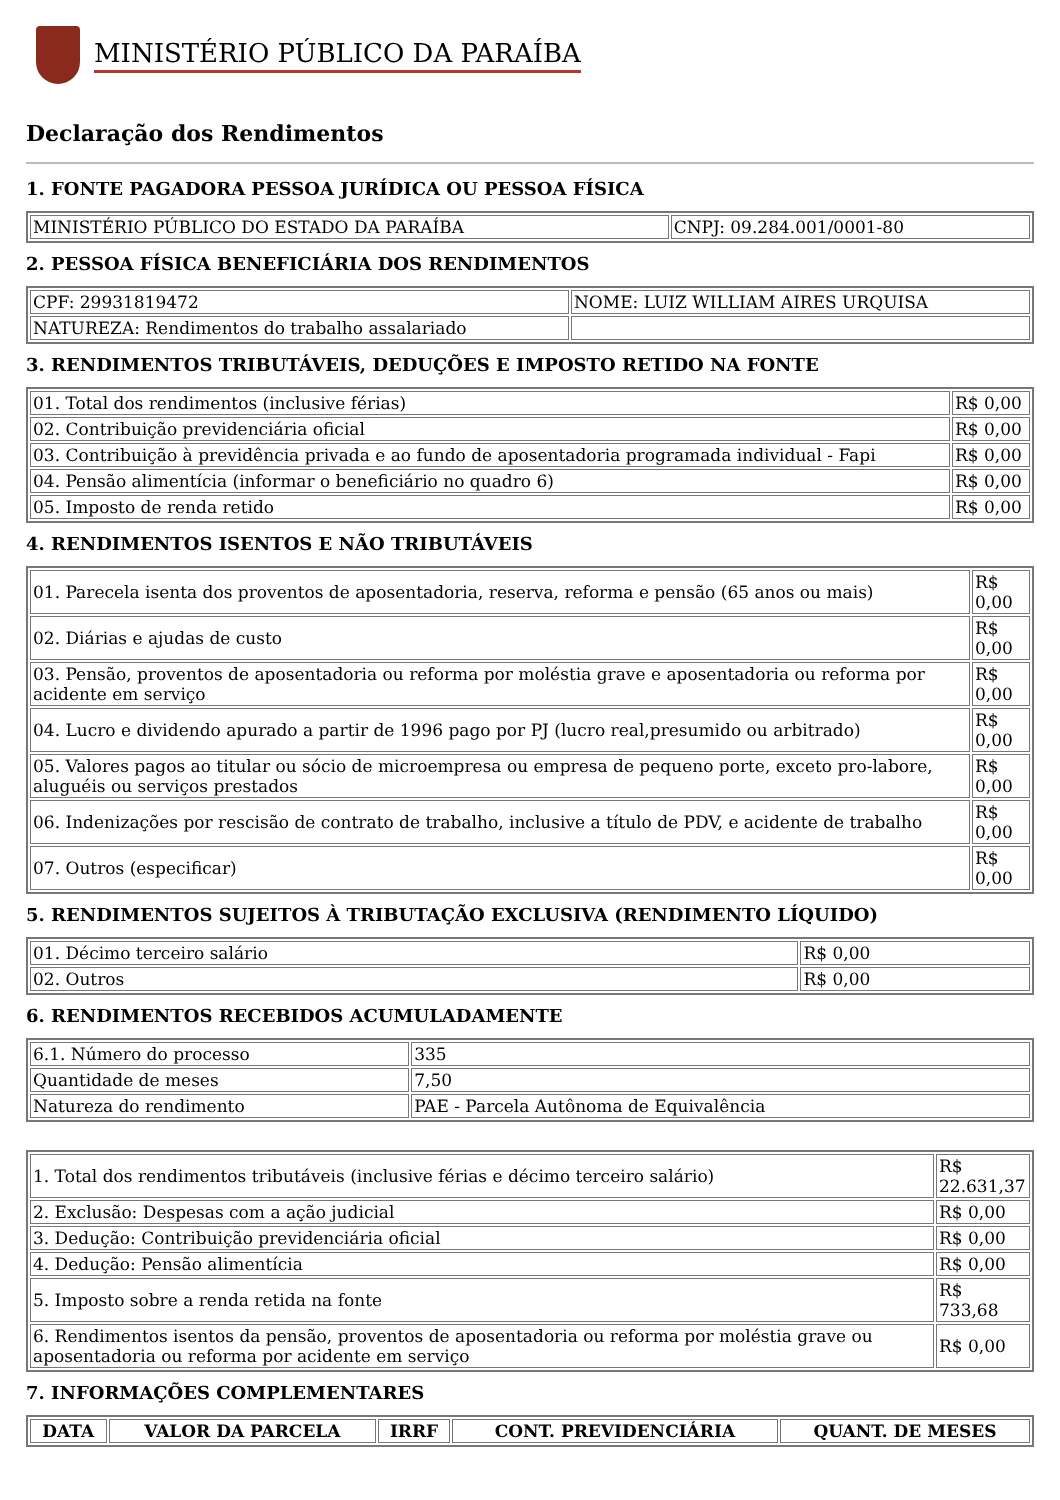MINISTÉRIO PÚBLICO DA PARAÍBA
Declaração dos Rendimentos
1. FONTE PAGADORA PESSOA JURÍDICA OU PESSOA FÍSICA
| MINISTÉRIO PÚBLICO DO ESTADO DA PARAÍBA | CNPJ: 09.284.001/0001-80 |
2. PESSOA FÍSICA BENEFICIÁRIA DOS RENDIMENTOS
| CPF: 29931819472 | NOME: LUIZ WILLIAM AIRES URQUISA |
| NATUREZA: Rendimentos do trabalho assalariado | |
3. RENDIMENTOS TRIBUTÁVEIS, DEDUÇÕES E IMPOSTO RETIDO NA FONTE
| 01. Total dos rendimentos (inclusive férias) | R$ 0,00 |
| 02. Contribuição previdenciária oficial | R$ 0,00 |
| 03. Contribuição à previdência privada e ao fundo de aposentadoria programada individual - Fapi | R$ 0,00 |
| 04. Pensão alimentícia (informar o beneficiário no quadro 6) | R$ 0,00 |
| 05. Imposto de renda retido | R$ 0,00 |
4. RENDIMENTOS ISENTOS E NÃO TRIBUTÁVEIS
| 01. Parecela isenta dos proventos de aposentadoria, reserva, reforma e pensão (65 anos ou mais) | R$ 0,00 |
| 02. Diárias e ajudas de custo | R$ 0,00 |
| 03. Pensão, proventos de aposentadoria ou reforma por moléstia grave e aposentadoria ou reforma por acidente em serviço | R$ 0,00 |
| 04. Lucro e dividendo apurado a partir de 1996 pago por PJ (lucro real,presumido ou arbitrado) | R$ 0,00 |
| 05. Valores pagos ao titular ou sócio de microempresa ou empresa de pequeno porte, exceto pro-labore, aluguéis ou serviços prestados | R$ 0,00 |
| 06. Indenizações por rescisão de contrato de trabalho, inclusive a título de PDV, e acidente de trabalho | R$ 0,00 |
| 07. Outros (especificar) | R$ 0,00 |
5. RENDIMENTOS SUJEITOS À TRIBUTAÇÃO EXCLUSIVA (RENDIMENTO LÍQUIDO)
| 01. Décimo terceiro salário | R$ 0,00 |
| 02. Outros | R$ 0,00 |
6. RENDIMENTOS RECEBIDOS ACUMULADAMENTE
| 6.1. Número do processo | 335 |
| Quantidade de meses | 7,50 |
| Natureza do rendimento | PAE - Parcela Autônoma de Equivalência |
| 1. Total dos rendimentos tributáveis (inclusive férias e décimo terceiro salário) | R$ 22.631,37 |
| 2. Exclusão: Despesas com a ação judicial | R$ 0,00 |
| 3. Dedução: Contribuição previdenciária oficial | R$ 0,00 |
| 4. Dedução: Pensão alimentícia | R$ 0,00 |
| 5. Imposto sobre a renda retida na fonte | R$ 733,68 |
| 6. Rendimentos isentos da pensão, proventos de aposentadoria ou reforma por moléstia grave ou aposentadoria ou reforma por acidente em serviço | R$ 0,00 |
7. INFORMAÇÕES COMPLEMENTARES
| DATA | VALOR DA PARCELA | IRRF | CONT. PREVIDENCIÁRIA | QUANT. DE MESES |
| --- | --- | --- | --- | --- |